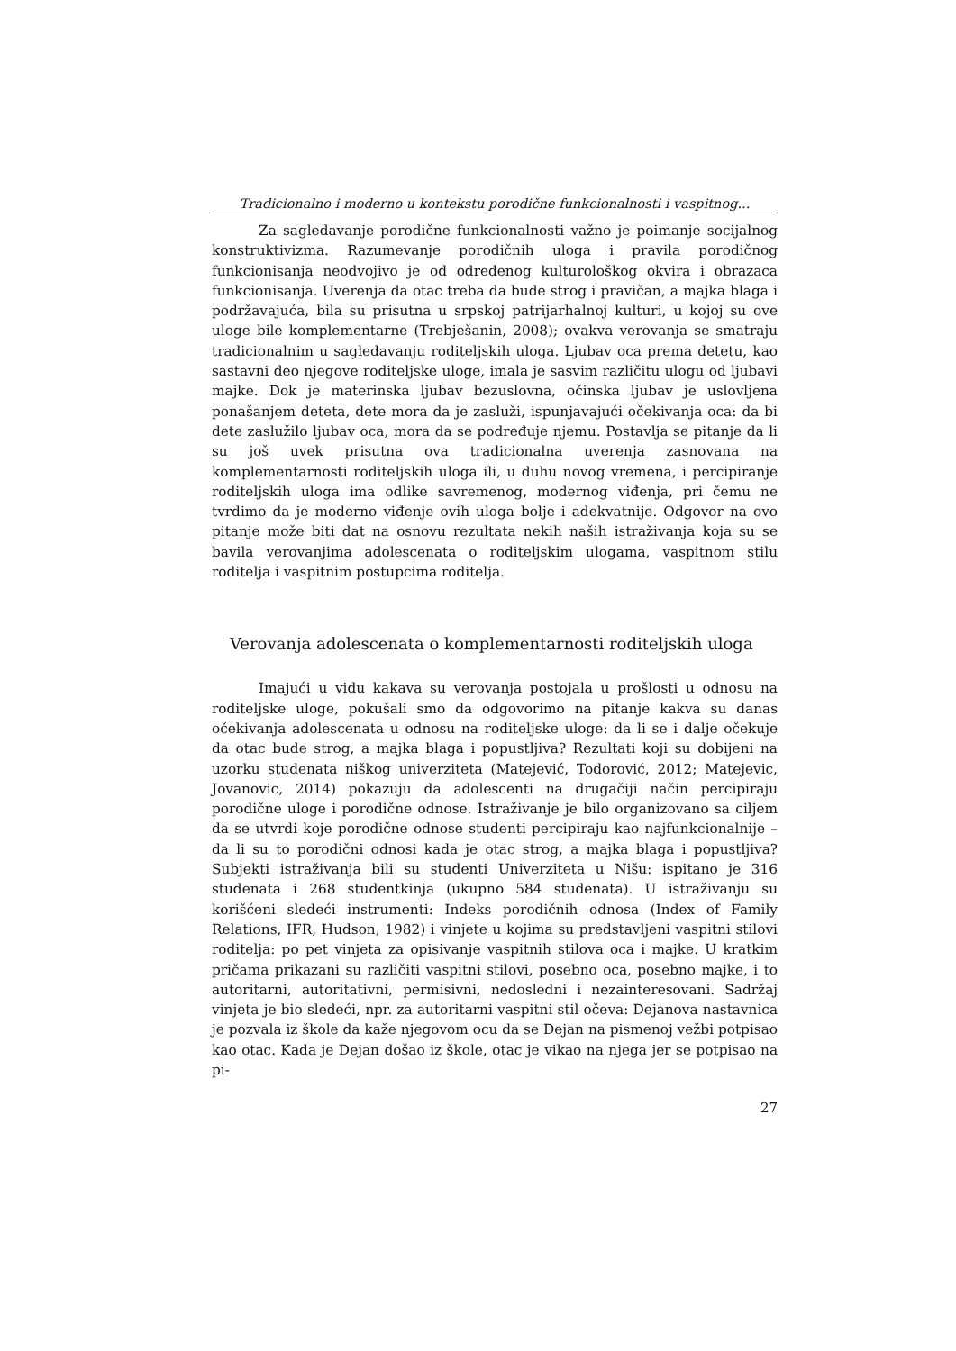Tradicionalno i moderno u kontekstu porodične funkcionalnosti i vaspitnog...
Za sagledavanje porodične funkcionalnosti važno je poimanje socijalnog konstruktivizma. Razumevanje porodičnih uloga i pravila porodičnog funkcionisanja neodvojivo je od određenog kulturološkog okvira i obrazaca funkcionisanja. Uverenja da otac treba da bude strog i pravičan, a majka blaga i podržavajuća, bila su prisutna u srpskoj patrijarhalnoj kulturi, u kojoj su ove uloge bile komplementarne (Trebješanin, 2008); ovakva verovanja se smatraju tradicionalnim u sagledavanju roditeljskih uloga. Ljubav oca prema detetu, kao sastavni deo njegove roditeljske uloge, imala je sasvim različitu ulogu od ljubavi majke. Dok je materinska ljubav bezuslovna, očinska ljubav je uslovljena ponašanjem deteta, dete mora da je zasluži, ispunjavajući očekivanja oca: da bi dete zaslužilo ljubav oca, mora da se podređuje njemu. Postavlja se pitanje da li su još uvek prisutna ova tradicionalna uverenja zasnovana na komplementarnosti roditeljskih uloga ili, u duhu novog vremena, i percipiranje roditeljskih uloga ima odlike savremenog, modernog viđenja, pri čemu ne tvrdimo da je moderno viđenje ovih uloga bolje i adekvatnije. Odgovor na ovo pitanje može biti dat na osnovu rezultata nekih naših istraživanja koja su se bavila verovanjima adolescenata o roditeljskim ulogama, vaspitnom stilu roditelja i vaspitnim postupcima roditelja.
Verovanja adolescenata o komplementarnosti roditeljskih uloga
Imajući u vidu kakava su verovanja postojala u prošlosti u odnosu na roditeljske uloge, pokušali smo da odgovorimo na pitanje kakva su danas očekivanja adolescenata u odnosu na roditeljske uloge: da li se i dalje očekuje da otac bude strog, a majka blaga i popustljiva? Rezultati koji su dobijeni na uzorku studenata niškog univerziteta (Matejević, Todorović, 2012; Matejevic, Jovanovic, 2014) pokazuju da adolescenti na drugačiji način percipiraju porodične uloge i porodične odnose. Istraživanje je bilo organizovano sa ciljem da se utvrdi koje porodične odnose studenti percipiraju kao najfunkcionalnije – da li su to porodični odnosi kada je otac strog, a majka blaga i popustljiva? Subjekti istraživanja bili su studenti Univerziteta u Nišu: ispitano je 316 studenata i 268 studentkinja (ukupno 584 studenata). U istraživanju su korišćeni sledeći instrumenti: Indeks porodičnih odnosa (Index of Family Relations, IFR, Hudson, 1982) i vinjete u kojima su predstavljeni vaspitni stilovi roditelja: po pet vinjeta za opisivanje vaspitnih stilova oca i majke. U kratkim pričama prikazani su različiti vaspitni stilovi, posebno oca, posebno majke, i to autoritarni, autoritativni, permisivni, nedosledni i nezainteresovani. Sadržaj vinjeta je bio sledeći, npr. za autoritarni vaspitni stil očeva: Dejanova nastavnica je pozvala iz škole da kaže njegovom ocu da se Dejan na pismenoj vežbi potpisao kao otac. Kada je Dejan došao iz škole, otac je vikao na njega jer se potpisao na pi-
27